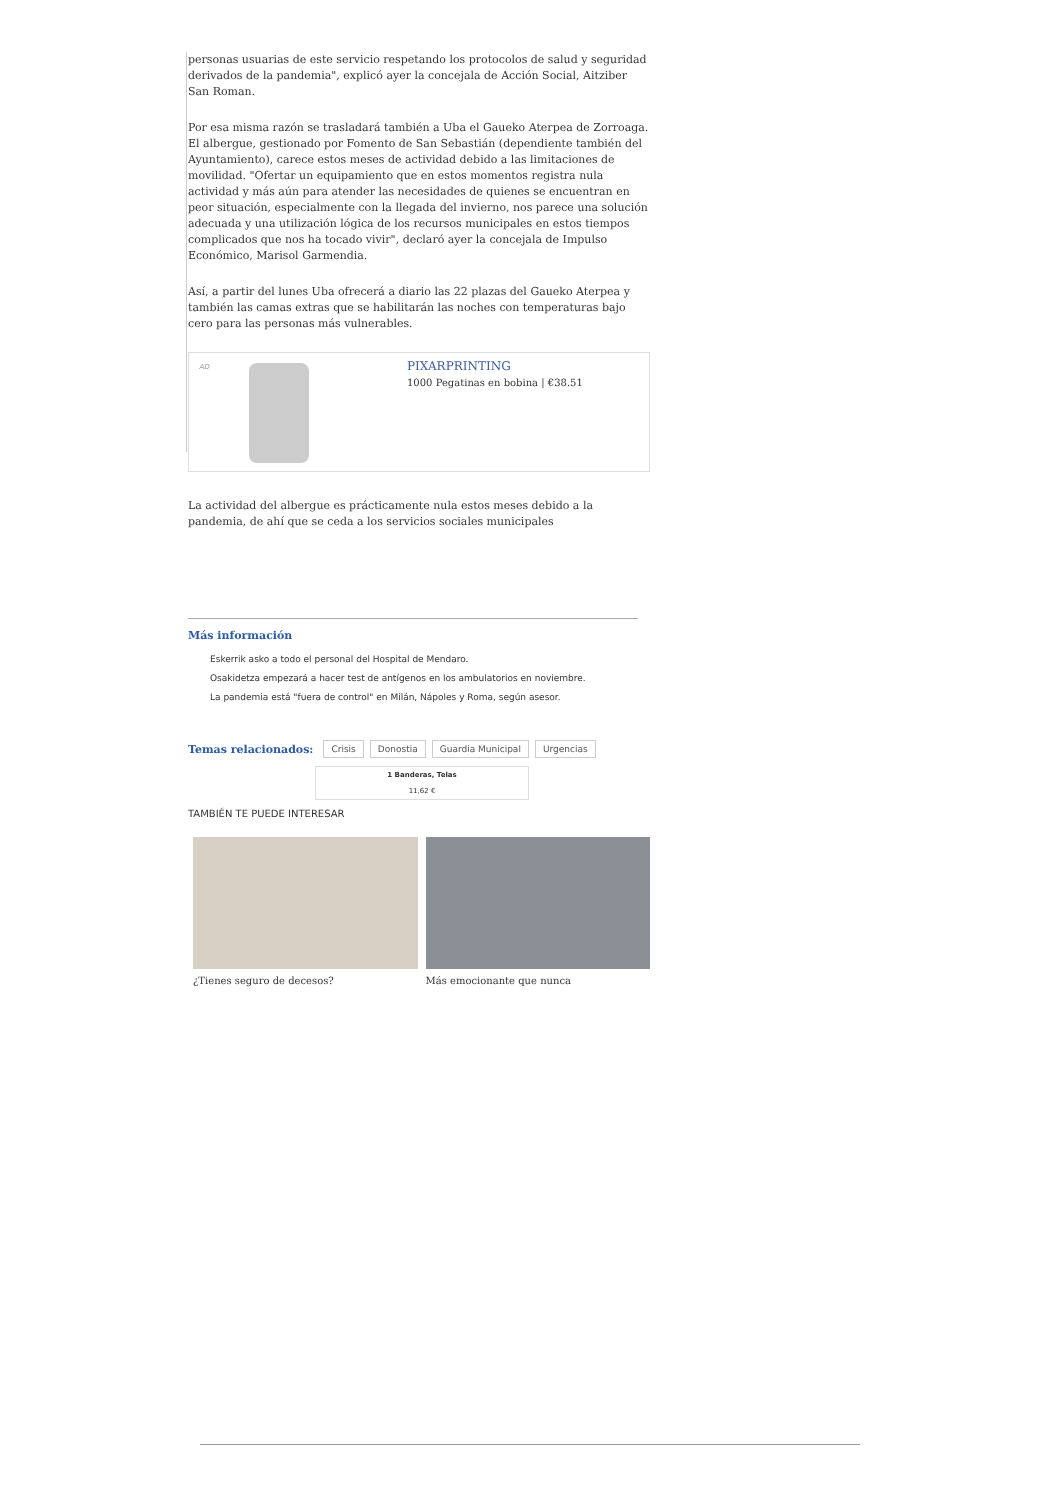personas usuarias de este servicio respetando los protocolos de salud y seguridad derivados de la pandemia", explicó ayer la concejala de Acción Social, Aitziber San Roman.
Por esa misma razón se trasladará también a Uba el Gaueko Aterpea de Zorroaga. El albergue, gestionado por Fomento de San Sebastián (dependiente también del Ayuntamiento), carece estos meses de actividad debido a las limitaciones de movilidad. "Ofertar un equipamiento que en estos momentos registra nula actividad y más aún para atender las necesidades de quienes se encuentran en peor situación, especialmente con la llegada del invierno, nos parece una solución adecuada y una utilización lógica de los recursos municipales en estos tiempos complicados que nos ha tocado vivir", declaró ayer la concejala de Impulso Económico, Marisol Garmendia.
Así, a partir del lunes Uba ofrecerá a diario las 22 plazas del Gaueko Aterpea y también las camas extras que se habilitarán las noches con temperaturas bajo cero para las personas más vulnerables.
AD
PIXARPRINTING
1000 Pegatinas en bobina | €38.51
La actividad del albergue es prácticamente nula estos meses debido a la pandemia, de ahí que se ceda a los servicios sociales municipales
Más información
Eskerrik asko a todo el personal del Hospital de Mendaro.
Osakidetza empezará a hacer test de antígenos en los ambulatorios en noviembre.
La pandemia está "fuera de control" en Milán, Nápoles y Roma, según asesor.
Temas relacionados: Crisis Donostia Guardia Municipal Urgencias
1 Banderas, Telas
11,62 €
TAMBIÉN TE PUEDE INTERESAR
¿Tienes seguro de decesos?
Más emocionante que nunca